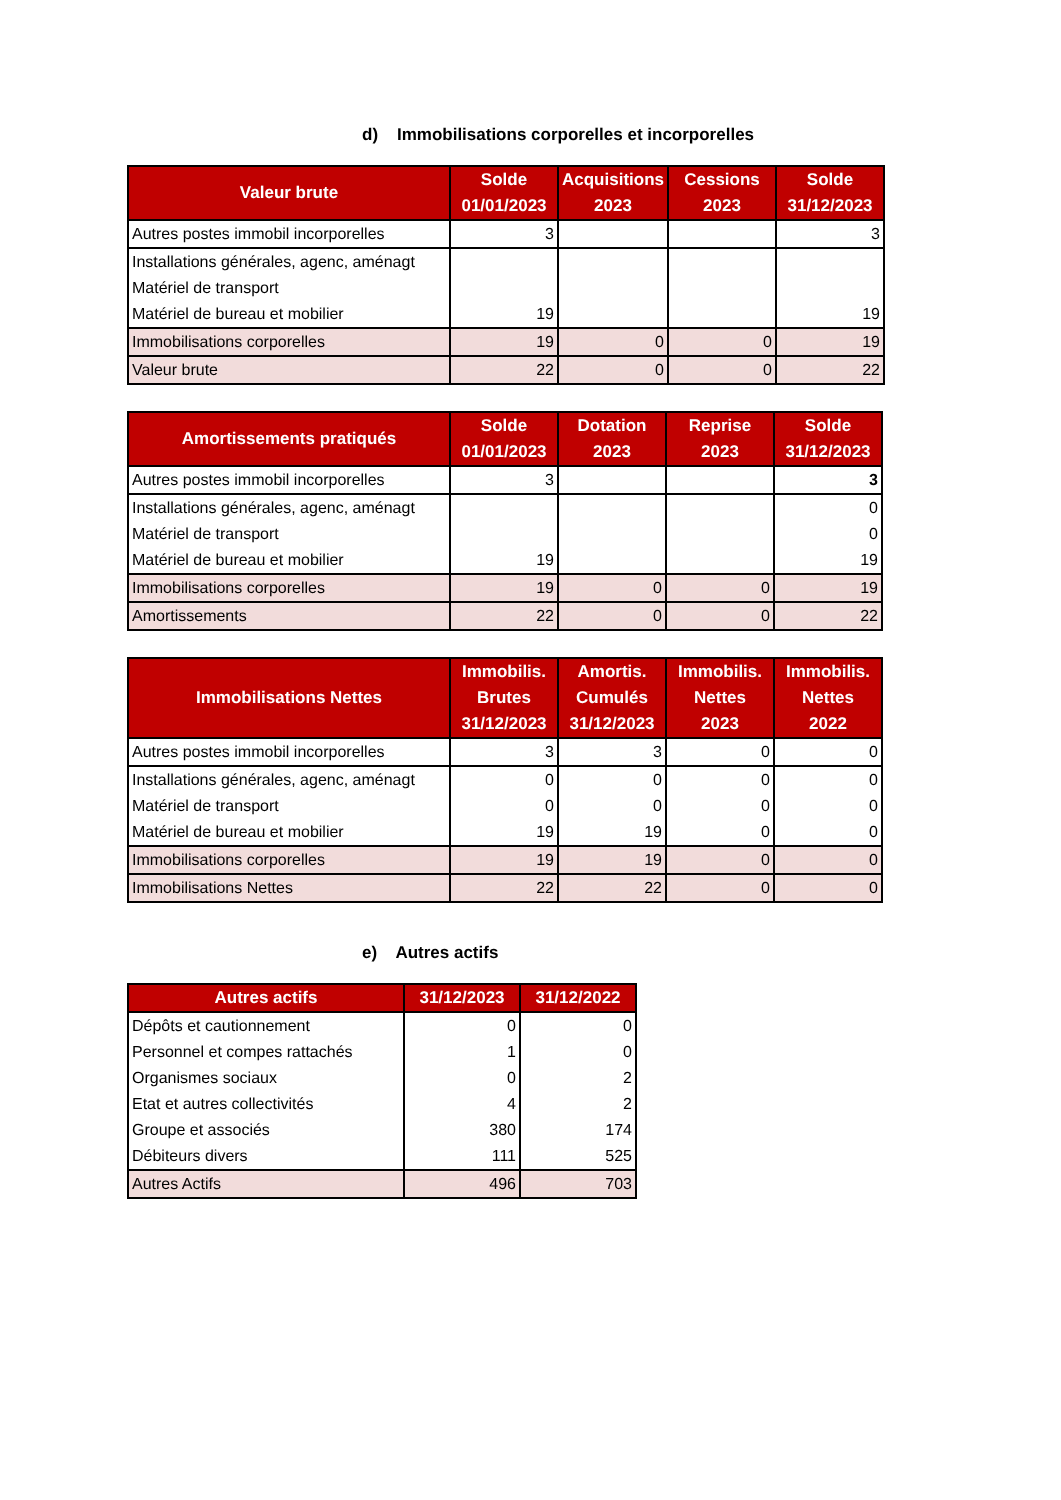d) Immobilisations corporelles et incorporelles
| Valeur brute | Solde 01/01/2023 | Acquisitions 2023 | Cessions 2023 | Solde 31/12/2023 |
| --- | --- | --- | --- | --- |
| Autres postes immobil incorporelles | 3 | | | 3 |
| Installations générales, agenc, aménagt | | | | |
| Matériel de transport | | | | |
| Matériel de bureau et mobilier | 19 | | | 19 |
| Immobilisations corporelles | 19 | 0 | 0 | 19 |
| Valeur brute | 22 | 0 | 0 | 22 |
| Amortissements pratiqués | Solde 01/01/2023 | Dotation 2023 | Reprise 2023 | Solde 31/12/2023 |
| --- | --- | --- | --- | --- |
| Autres postes immobil incorporelles | 3 | | | 3 |
| Installations générales, agenc, aménagt | | | | 0 |
| Matériel de transport | | | | 0 |
| Matériel de bureau et mobilier | 19 | | | 19 |
| Immobilisations corporelles | 19 | 0 | 0 | 19 |
| Amortissements | 22 | 0 | 0 | 22 |
| Immobilisations Nettes | Immobilis. Brutes 31/12/2023 | Amortis. Cumulés 31/12/2023 | Immobilis. Nettes 2023 | Immobilis. Nettes 2022 |
| --- | --- | --- | --- | --- |
| Autres postes immobil incorporelles | 3 | 3 | 0 | 0 |
| Installations générales, agenc, aménagt | 0 | 0 | 0 | 0 |
| Matériel de transport | 0 | 0 | 0 | 0 |
| Matériel de bureau et mobilier | 19 | 19 | 0 | 0 |
| Immobilisations corporelles | 19 | 19 | 0 | 0 |
| Immobilisations Nettes | 22 | 22 | 0 | 0 |
e) Autres actifs
| Autres actifs | 31/12/2023 | 31/12/2022 |
| --- | --- | --- |
| Dépôts et cautionnement | 0 | 0 |
| Personnel et compes rattachés | 1 | 0 |
| Organismes sociaux | 0 | 2 |
| Etat et autres collectivités | 4 | 2 |
| Groupe et associés | 380 | 174 |
| Débiteurs divers | 111 | 525 |
| Autres Actifs | 496 | 703 |